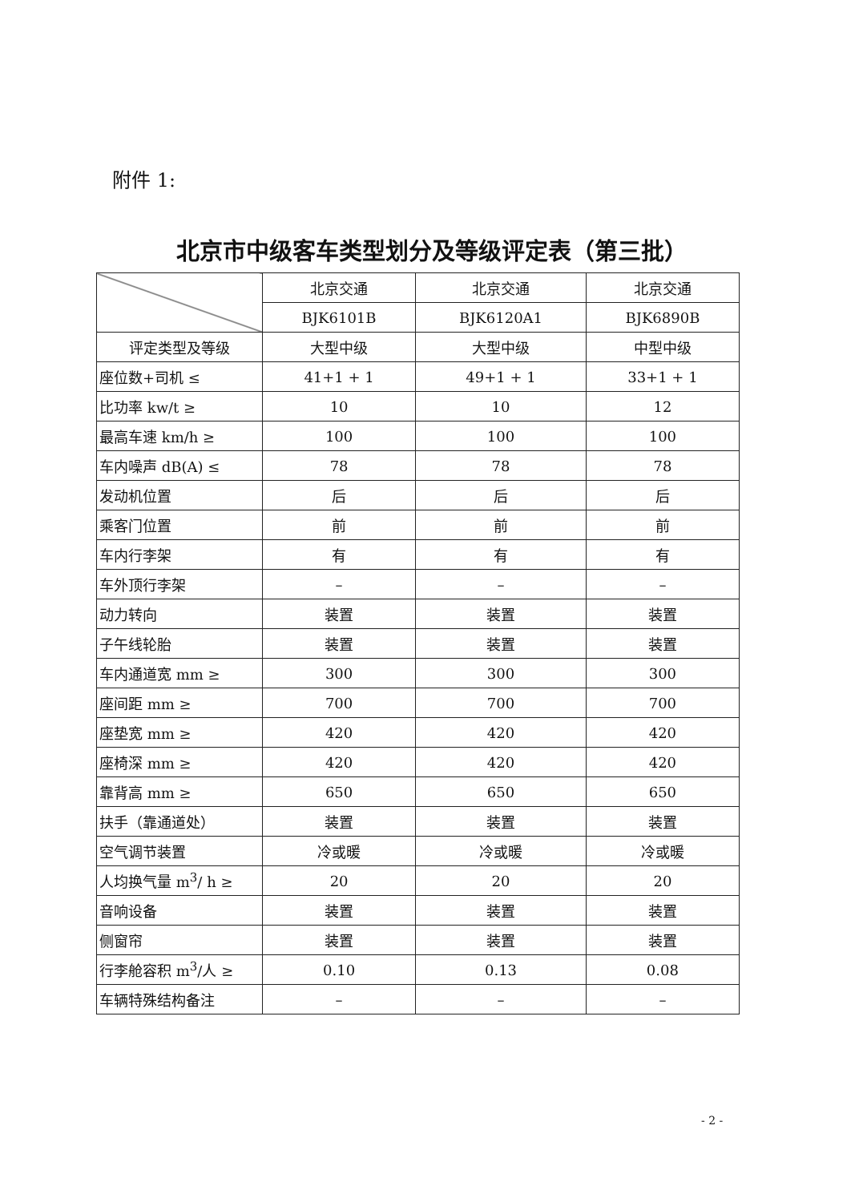附件 1:
北京市中级客车类型划分及等级评定表（第三批）
| | 北京交通 | 北京交通 | 北京交通 |
| | BJK6101B | BJK6120A1 | BJK6890B |
| 评定类型及等级 | 大型中级 | 大型中级 | 中型中级 |
| 座位数+司机 ≤ | 41+1 + 1 | 49+1 + 1 | 33+1 + 1 |
| 比功率 kw/t ≥ | 10 | 10 | 12 |
| 最高车速 km/h ≥ | 100 | 100 | 100 |
| 车内噪声 dB(A) ≤ | 78 | 78 | 78 |
| 发动机位置 | 后 | 后 | 后 |
| 乘客门位置 | 前 | 前 | 前 |
| 车内行李架 | 有 | 有 | 有 |
| 车外顶行李架 | – | – | – |
| 动力转向 | 装置 | 装置 | 装置 |
| 子午线轮胎 | 装置 | 装置 | 装置 |
| 车内通道宽 mm ≥ | 300 | 300 | 300 |
| 座间距 mm ≥ | 700 | 700 | 700 |
| 座垫宽 mm ≥ | 420 | 420 | 420 |
| 座椅深 mm ≥ | 420 | 420 | 420 |
| 靠背高 mm ≥ | 650 | 650 | 650 |
| 扶手（靠通道处） | 装置 | 装置 | 装置 |
| 空气调节装置 | 冷或暖 | 冷或暖 | 冷或暖 |
| 人均换气量 m<sup>3</sup>/ h ≥ | 20 | 20 | 20 |
| 音响设备 | 装置 | 装置 | 装置 |
| 侧窗帘 | 装置 | 装置 | 装置 |
| 行李舱容积 m<sup>3</sup>/人 ≥ | 0.10 | 0.13 | 0.08 |
| 车辆特殊结构备注 | – | – | – |
- 2 -